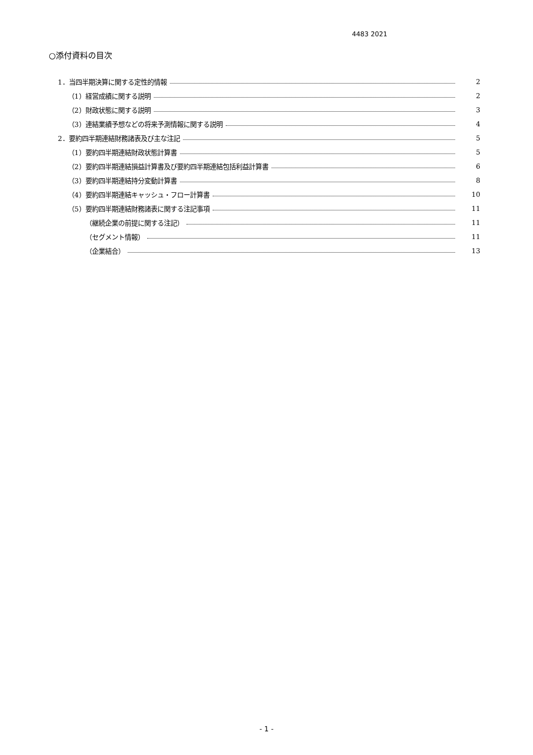4483 2021
○添付資料の目次
1．当四半期決算に関する定性的情報 2
（1）経営成績に関する説明 2
（2）財政状態に関する説明 3
（3）連結業績予想などの将来予測情報に関する説明 4
2．要約四半期連結財務諸表及び主な注記 5
（1）要約四半期連結財政状態計算書 5
（2）要約四半期連結損益計算書及び要約四半期連結包括利益計算書 6
（3）要約四半期連結持分変動計算書 8
（4）要約四半期連結キャッシュ・フロー計算書 10
（5）要約四半期連結財務諸表に関する注記事項 11
（継続企業の前提に関する注記） 11
（セグメント情報） 11
（企業結合） 13
- 1 -